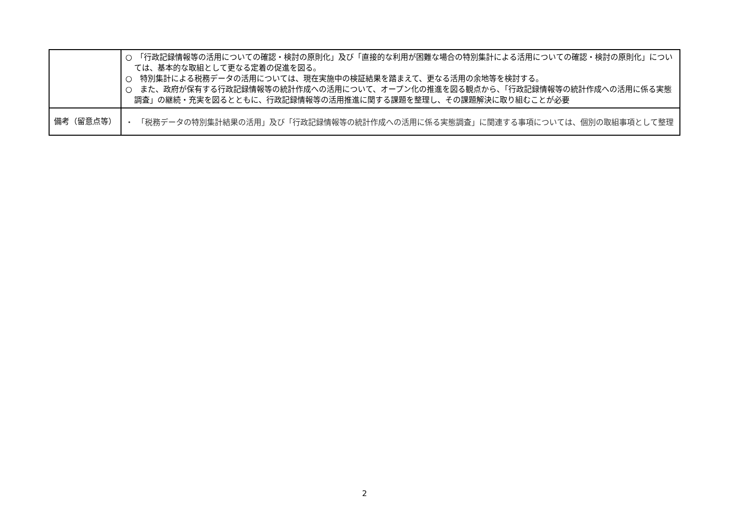| | ○ 「行政記録情報等の活用についての確認・検討の原則化」及び「直接的な利用が困難な場合の特別集計による活用についての確認・検討の原則化」については、基本的な取組として更なる定着の促進を図る。 ○ 特別集計による税務データの活用については、現在実施中の検証結果を踏まえて、更なる活用の余地等を検討する。 ○ また、政府が保有する行政記録情報等の統計作成への活用について、オープン化の推進を図る観点から、「行政記録情報等の統計作成への活用に係る実態調査」の継続・充実を図るとともに、行政記録情報等の活用推進に関する課題を整理し、その課題解決に取り組むことが必要 |
| 備考（留意点等） | ・ 「税務データの特別集計結果の活用」及び「行政記録情報等の統計作成への活用に係る実態調査」に関連する事項については、個別の取組事項として整理 |
2